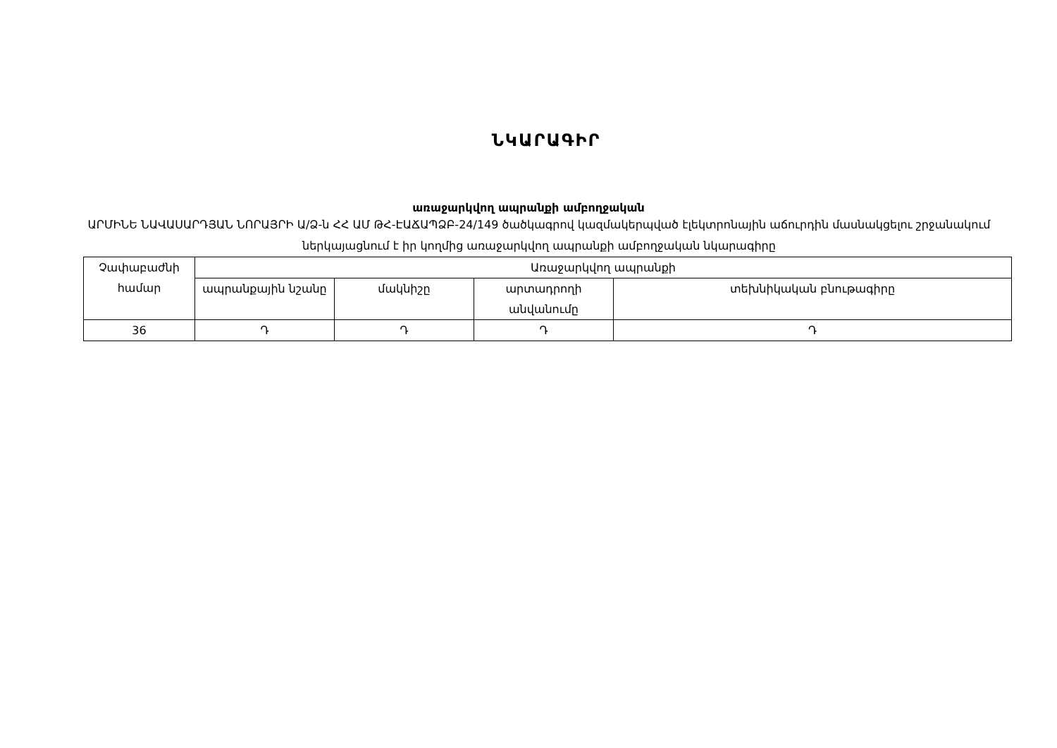ՆԿԱՐԱԳԻՐ
առաջարկվող ապրանքի ամբողջական
ԱՐՄԻՆԵ ՆԱՎԱՍԱՐԴՅԱՆ ՆՈՐԱՅՐԻ Ա/Ձ-ն ՀՀ ԱՄ ԹՀ-ԷԱՃԱՊՁԲ-24/149 ծածկագրով կազմակերպված էլեկտրոնային աճուրդին մասնակցելու շրջանակում ներկայացնում է իր կողմից առաջարկվող ապրանքի ամբողջական նկարագիրը
| Չափաբաժնի համար | Առաջարկվող ապրանքի | | | |
| --- | --- | --- | --- | --- |
| | ապրանքային նշանը | մակնիշը | արտադրողի անվանումը | տեխնիկական բնութագիրը |
| 36 | Դ | Դ | Դ | Դ |